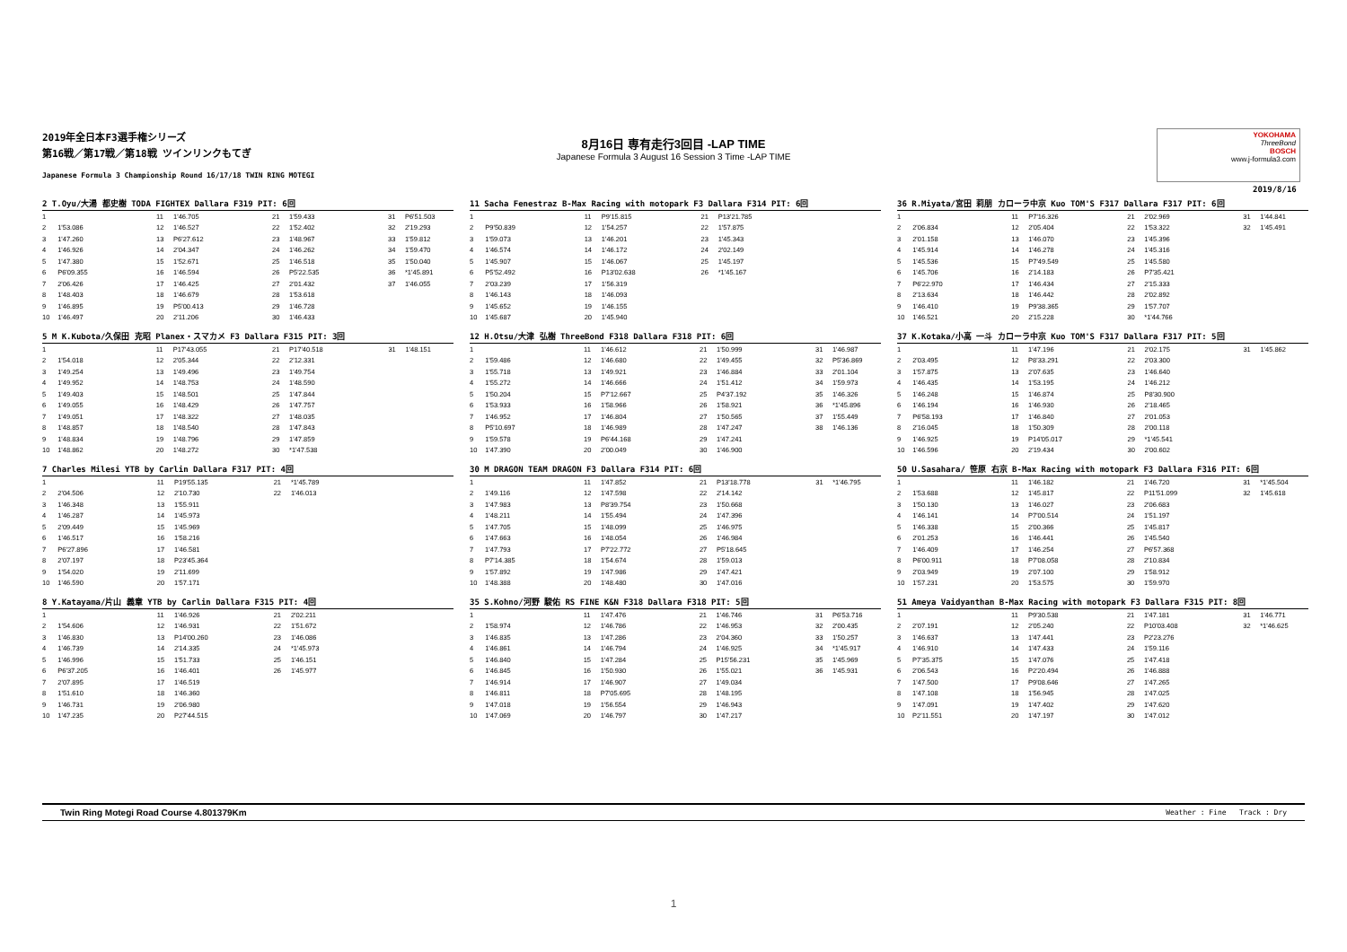2019年全日本F3選手権シリーズ
第16戦／第17戦／第18戦 ツインリンクもてぎ
Japanese Formula 3 Championship Round 16/17/18 TWIN RING MOTEGI
8月16日 専有走行3回目 -LAP TIME
Japanese Formula 3 August 16 Session 3 Time -LAP TIME
YOKOHAMA
ThreeBond
BOSCH
www.j-formula3.com
2019/8/16
2 T.Oyu/大湯 都史樹 TODA FIGHTEX Dallara F319 PIT: 6回
| 1 | | 11 | 1'46.705 | 21 | 1'59.433 | 31 | P6'51.503 |
| 2 | 1'53.086 | 12 | 1'46.527 | 22 | 1'52.402 | 32 | 2'19.293 |
| 3 | 1'47.260 | 13 | P6'27.612 | 23 | 1'48.967 | 33 | 1'59.812 |
| 4 | 1'46.926 | 14 | 2'04.347 | 24 | 1'46.262 | 34 | 1'59.470 |
| 5 | 1'47.380 | 15 | 1'52.671 | 25 | 1'46.518 | 35 | 1'50.040 |
| 6 | P6'09.355 | 16 | 1'46.594 | 26 | P5'22.535 | 36 | *1'45.891 |
| 7 | 2'06.426 | 17 | 1'46.425 | 27 | 2'01.432 | 37 | 1'46.055 |
| 8 | 1'48.403 | 18 | 1'46.679 | 28 | 1'53.618 | | |
| 9 | 1'46.895 | 19 | P5'00.413 | 29 | 1'46.728 | | |
| 10 | 1'46.497 | 20 | 2'11.206 | 30 | 1'46.433 | | |
11 Sacha Fenestraz B-Max Racing with motopark F3 Dallara F314 PIT: 6回
| 1 | | 11 | P9'15.815 | 21 | P13'21.785 | | |
| 2 | P9'50.839 | 12 | 1'54.257 | 22 | 1'57.875 | | |
| 3 | 1'59.073 | 13 | 1'46.201 | 23 | 1'45.343 | | |
| 4 | 1'46.574 | 14 | 1'46.172 | 24 | 2'02.149 | | |
| 5 | 1'45.907 | 15 | 1'46.067 | 25 | 1'45.197 | | |
| 6 | P5'52.492 | 16 | P13'02.638 | 26 | *1'45.167 | | |
| 7 | 2'03.239 | 17 | 1'56.319 | | | | |
| 8 | 1'46.143 | 18 | 1'46.093 | | | | |
| 9 | 1'45.652 | 19 | 1'46.155 | | | | |
| 10 | 1'45.687 | 20 | 1'45.940 | | | | |
36 R.Miyata/宮田 莉朋 カローラ中京 Kuo TOM'S F317 Dallara F317 PIT: 6回
| 1 | | 11 | P7'16.326 | 21 | 2'02.969 | 31 | 1'44.841 |
| 2 | 2'06.834 | 12 | 2'05.404 | 22 | 1'53.322 | 32 | 1'45.491 |
| 3 | 2'01.158 | 13 | 1'46.070 | 23 | 1'45.396 | | |
| 4 | 1'45.914 | 14 | 1'46.278 | 24 | 1'45.316 | | |
| 5 | 1'45.536 | 15 | P7'49.549 | 25 | 1'45.580 | | |
| 6 | 1'45.706 | 16 | 2'14.183 | 26 | P7'35.421 | | |
| 7 | P6'22.970 | 17 | 1'46.434 | 27 | 2'15.333 | | |
| 8 | 2'13.634 | 18 | 1'46.442 | 28 | 2'02.892 | | |
| 9 | 1'46.410 | 19 | P9'38.365 | 29 | 1'57.707 | | |
| 10 | 1'46.521 | 20 | 2'15.228 | 30 | *1'44.766 | | |
5 M K.Kubota/久保田 克昭 Planex・スマカメ F3 Dallara F315 PIT: 3回
| 1 | | 11 | P17'43.055 | 21 | P17'40.518 | 31 | 1'48.151 |
| 2 | 1'54.018 | 12 | 2'05.344 | 22 | 2'12.331 | | |
| 3 | 1'49.254 | 13 | 1'49.496 | 23 | 1'49.754 | | |
| 4 | 1'49.952 | 14 | 1'48.753 | 24 | 1'48.590 | | |
| 5 | 1'49.403 | 15 | 1'48.501 | 25 | 1'47.844 | | |
| 6 | 1'49.055 | 16 | 1'48.429 | 26 | 1'47.757 | | |
| 7 | 1'49.051 | 17 | 1'48.322 | 27 | 1'48.035 | | |
| 8 | 1'48.857 | 18 | 1'48.540 | 28 | 1'47.843 | | |
| 9 | 1'48.834 | 19 | 1'48.796 | 29 | 1'47.859 | | |
| 10 | 1'48.862 | 20 | 1'48.272 | 30 | *1'47.538 | | |
12 H.Otsu/大津 弘樹 ThreeBond F318 Dallara F318 PIT: 6回
| 1 | | 11 | 1'46.612 | 21 | 1'50.999 | 31 | 1'46.987 |
| 2 | 1'59.486 | 12 | 1'46.680 | 22 | 1'49.455 | 32 | P5'36.869 |
| 3 | 1'55.718 | 13 | 1'49.921 | 23 | 1'46.884 | 33 | 2'01.104 |
| 4 | 1'55.272 | 14 | 1'46.666 | 24 | 1'51.412 | 34 | 1'59.973 |
| 5 | 1'50.204 | 15 | P7'12.667 | 25 | P4'37.192 | 35 | 1'46.326 |
| 6 | 1'53.933 | 16 | 1'58.966 | 26 | 1'58.921 | 36 | *1'45.896 |
| 7 | 1'46.952 | 17 | 1'46.804 | 27 | 1'50.565 | 37 | 1'55.449 |
| 8 | P5'10.697 | 18 | 1'46.989 | 28 | 1'47.247 | 38 | 1'46.136 |
| 9 | 1'59.578 | 19 | P6'44.168 | 29 | 1'47.241 | | |
| 10 | 1'47.390 | 20 | 2'00.049 | 30 | 1'46.900 | | |
37 K.Kotaka/小高 一斗 カローラ中京 Kuo TOM'S F317 Dallara F317 PIT: 5回
| 1 | | 11 | 1'47.196 | 21 | 2'02.175 | 31 | 1'45.862 |
| 2 | 2'03.495 | 12 | P8'33.291 | 22 | 2'03.300 | | |
| 3 | 1'57.875 | 13 | 2'07.635 | 23 | 1'46.640 | | |
| 4 | 1'46.435 | 14 | 1'53.195 | 24 | 1'46.212 | | |
| 5 | 1'46.248 | 15 | 1'46.874 | 25 | P8'30.900 | | |
| 6 | 1'46.194 | 16 | 1'46.930 | 26 | 2'18.465 | | |
| 7 | P6'58.193 | 17 | 1'46.840 | 27 | 2'01.053 | | |
| 8 | 2'16.045 | 18 | 1'50.309 | 28 | 2'00.118 | | |
| 9 | 1'46.925 | 19 | P14'05.017 | 29 | *1'45.541 | | |
| 10 | 1'46.596 | 20 | 2'19.434 | 30 | 2'00.602 | | |
7 Charles Milesi YTB by Carlin Dallara F317 PIT: 4回
| 1 | | 11 | P19'55.135 | 21 | *1'45.789 | | |
| 2 | 2'04.506 | 12 | 2'10.730 | 22 | 1'46.013 | | |
| 3 | 1'46.348 | 13 | 1'55.911 | | | | |
| 4 | 1'46.287 | 14 | 1'45.973 | | | | |
| 5 | 2'09.449 | 15 | 1'45.969 | | | | |
| 6 | 1'46.517 | 16 | 1'58.216 | | | | |
| 7 | P6'27.896 | 17 | 1'46.581 | | | | |
| 8 | 2'07.197 | 18 | P23'45.364 | | | | |
| 9 | 1'54.020 | 19 | 2'11.699 | | | | |
| 10 | 1'46.590 | 20 | 1'57.171 | | | | |
30 M DRAGON TEAM DRAGON F3 Dallara F314 PIT: 6回
| 1 | | 11 | 1'47.852 | 21 | P13'18.778 | 31 | *1'46.795 |
| 2 | 1'49.116 | 12 | 1'47.598 | 22 | 2'14.142 | | |
| 3 | 1'47.983 | 13 | P8'39.754 | 23 | 1'50.668 | | |
| 4 | 1'48.211 | 14 | 1'55.494 | 24 | 1'47.396 | | |
| 5 | 1'47.705 | 15 | 1'48.099 | 25 | 1'46.975 | | |
| 6 | 1'47.663 | 16 | 1'48.054 | 26 | 1'46.984 | | |
| 7 | 1'47.793 | 17 | P7'22.772 | 27 | P5'18.645 | | |
| 8 | P7'14.385 | 18 | 1'54.674 | 28 | 1'59.013 | | |
| 9 | 1'57.892 | 19 | 1'47.986 | 29 | 1'47.421 | | |
| 10 | 1'48.388 | 20 | 1'48.480 | 30 | 1'47.016 | | |
50 U.Sasahara/ 笹原 右京 B-Max Racing with motopark F3 Dallara F316 PIT: 6回
| 1 | | 11 | 1'46.182 | 21 | 1'46.720 | 31 | *1'45.504 |
| 2 | 1'53.688 | 12 | 1'45.817 | 22 | P11'51.099 | 32 | 1'45.618 |
| 3 | 1'50.130 | 13 | 1'46.027 | 23 | 2'06.683 | | |
| 4 | 1'46.141 | 14 | P7'00.514 | 24 | 1'51.197 | | |
| 5 | 1'46.338 | 15 | 2'00.366 | 25 | 1'45.817 | | |
| 6 | 2'01.253 | 16 | 1'46.441 | 26 | 1'45.540 | | |
| 7 | 1'46.409 | 17 | 1'46.254 | 27 | P6'57.368 | | |
| 8 | P6'00.911 | 18 | P7'08.058 | 28 | 2'10.834 | | |
| 9 | 2'03.949 | 19 | 2'07.100 | 29 | 1'58.912 | | |
| 10 | 1'57.231 | 20 | 1'53.575 | 30 | 1'59.970 | | |
8 Y.Katayama/片山 義章 YTB by Carlin Dallara F315 PIT: 4回
| 1 | | 11 | 1'46.926 | 21 | 2'02.211 | | |
| 2 | 1'54.606 | 12 | 1'46.931 | 22 | 1'51.672 | | |
| 3 | 1'46.830 | 13 | P14'00.260 | 23 | 1'46.086 | | |
| 4 | 1'46.739 | 14 | 2'14.335 | 24 | *1'45.973 | | |
| 5 | 1'46.996 | 15 | 1'51.733 | 25 | 1'46.151 | | |
| 6 | P6'37.205 | 16 | 1'46.401 | 26 | 1'45.977 | | |
| 7 | 2'07.895 | 17 | 1'46.519 | | | | |
| 8 | 1'51.610 | 18 | 1'46.360 | | | | |
| 9 | 1'46.731 | 19 | 2'06.980 | | | | |
| 10 | 1'47.235 | 20 | P27'44.515 | | | | |
35 S.Kohno/河野 駿佑 RS FINE K&N F318 Dallara F318 PIT: 5回
| 1 | | 11 | 1'47.476 | 21 | 1'46.746 | 31 | P6'53.716 |
| 2 | 1'58.974 | 12 | 1'46.786 | 22 | 1'46.953 | 32 | 2'00.435 |
| 3 | 1'46.835 | 13 | 1'47.286 | 23 | 2'04.360 | 33 | 1'50.257 |
| 4 | 1'46.861 | 14 | 1'46.794 | 24 | 1'46.925 | 34 | *1'45.917 |
| 5 | 1'46.840 | 15 | 1'47.284 | 25 | P15'56.231 | 35 | 1'45.969 |
| 6 | 1'46.845 | 16 | 1'50.930 | 26 | 1'55.021 | 36 | 1'45.931 |
| 7 | 1'46.914 | 17 | 1'46.907 | 27 | 1'49.034 | | |
| 8 | 1'46.811 | 18 | P7'05.695 | 28 | 1'48.195 | | |
| 9 | 1'47.018 | 19 | 1'56.554 | 29 | 1'46.943 | | |
| 10 | 1'47.069 | 20 | 1'46.797 | 30 | 1'47.217 | | |
51 Ameya Vaidyanthan B-Max Racing with motopark F3 Dallara F315 PIT: 8回
| 1 | | 11 | P9'30.538 | 21 | 1'47.181 | 31 | 1'46.771 |
| 2 | 2'07.191 | 12 | 2'05.240 | 22 | P10'03.408 | 32 | *1'46.625 |
| 3 | 1'46.637 | 13 | 1'47.441 | 23 | P2'23.276 | | |
| 4 | 1'46.910 | 14 | 1'47.433 | 24 | 1'59.116 | | |
| 5 | P7'35.375 | 15 | 1'47.076 | 25 | 1'47.418 | | |
| 6 | 2'06.543 | 16 | P2'20.494 | 26 | 1'46.888 | | |
| 7 | 1'47.500 | 17 | P9'08.646 | 27 | 1'47.265 | | |
| 8 | 1'47.108 | 18 | 1'56.945 | 28 | 1'47.025 | | |
| 9 | 1'47.091 | 19 | 1'47.402 | 29 | 1'47.620 | | |
| 10 | P2'11.551 | 20 | 1'47.197 | 30 | 1'47.012 | | |
Twin Ring Motegi Road Course 4.801379Km Weather : Fine Track : Dry
1